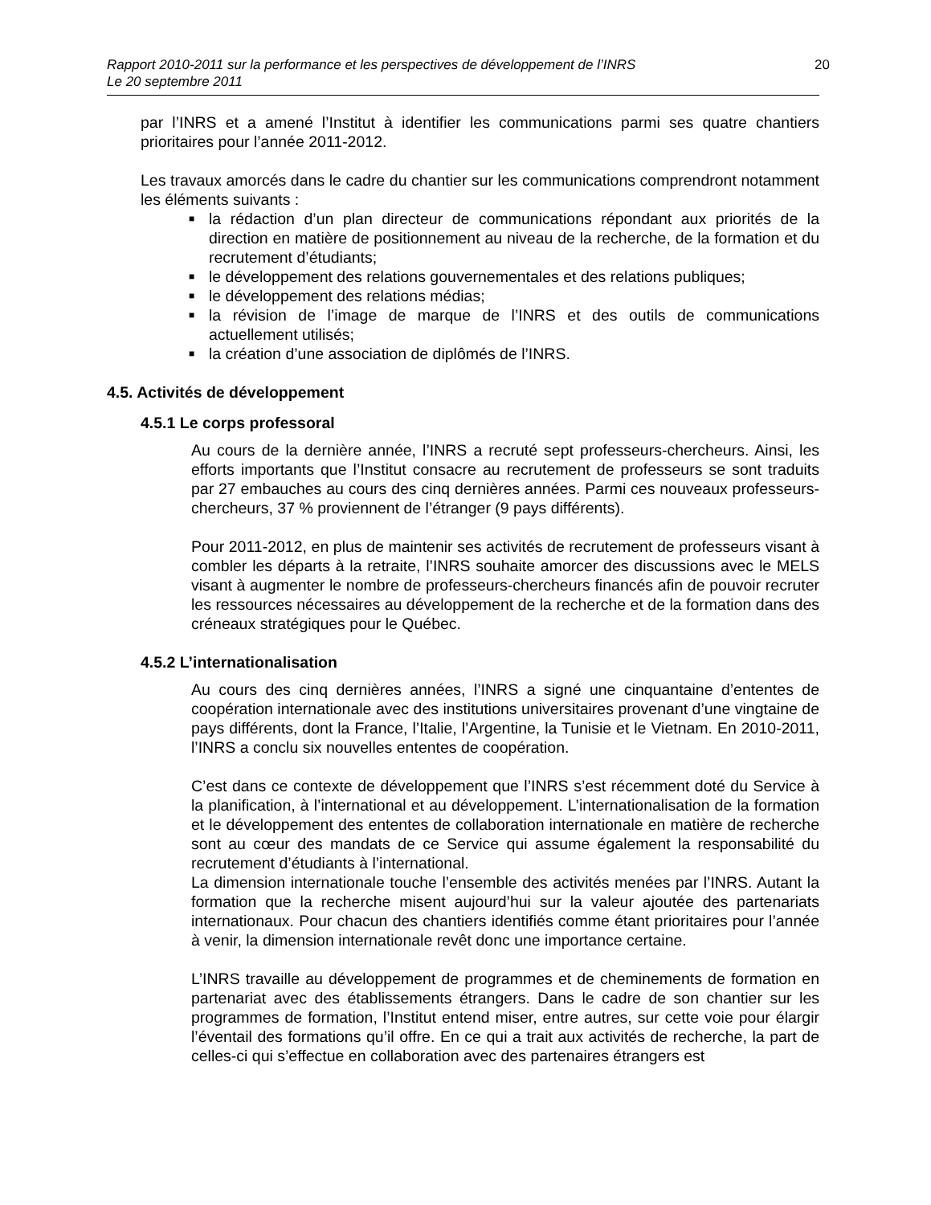Rapport 2010-2011 sur la performance et les perspectives de développement de l’INRS
Le 20 septembre 2011
20
par l’INRS et a amené l’Institut à identifier les communications parmi ses quatre chantiers prioritaires pour l’année 2011-2012.
Les travaux amorcés dans le cadre du chantier sur les communications comprendront notamment les éléments suivants :
■ la rédaction d’un plan directeur de communications répondant aux priorités de la direction en matière de positionnement au niveau de la recherche, de la formation et du recrutement d’étudiants;
■ le développement des relations gouvernementales et des relations publiques;
■ le développement des relations médias;
■ la révision de l’image de marque de l’INRS et des outils de communications actuellement utilisés;
■ la création d’une association de diplômés de l’INRS.
4.5. Activités de développement
4.5.1 Le corps professoral
Au cours de la dernière année, l’INRS a recruté sept professeurs-chercheurs. Ainsi, les efforts importants que l’Institut consacre au recrutement de professeurs se sont traduits par 27 embauches au cours des cinq dernières années. Parmi ces nouveaux professeurs-chercheurs, 37 % proviennent de l’étranger (9 pays différents).
Pour 2011-2012, en plus de maintenir ses activités de recrutement de professeurs visant à combler les départs à la retraite, l’INRS souhaite amorcer des discussions avec le MELS visant à augmenter le nombre de professeurs-chercheurs financés afin de pouvoir recruter les ressources nécessaires au développement de la recherche et de la formation dans des créneaux stratégiques pour le Québec.
4.5.2 L’internationalisation
Au cours des cinq dernières années, l’INRS a signé une cinquantaine d’ententes de coopération internationale avec des institutions universitaires provenant d’une vingtaine de pays différents, dont la France, l’Italie, l’Argentine, la Tunisie et le Vietnam. En 2010-2011, l’INRS a conclu six nouvelles ententes de coopération.
C’est dans ce contexte de développement que l’INRS s’est récemment doté du Service à la planification, à l’international et au développement. L’internationalisation de la formation et le développement des ententes de collaboration internationale en matière de recherche sont au cœur des mandats de ce Service qui assume également la responsabilité du recrutement d’étudiants à l’international.
La dimension internationale touche l’ensemble des activités menées par l’INRS. Autant la formation que la recherche misent aujourd’hui sur la valeur ajoutée des partenariats internationaux. Pour chacun des chantiers identifiés comme étant prioritaires pour l’année à venir, la dimension internationale revêt donc une importance certaine.
L’INRS travaille au développement de programmes et de cheminements de formation en partenariat avec des établissements étrangers. Dans le cadre de son chantier sur les programmes de formation, l’Institut entend miser, entre autres, sur cette voie pour élargir l’éventail des formations qu’il offre. En ce qui a trait aux activités de recherche, la part de celles-ci qui s’effectue en collaboration avec des partenaires étrangers est